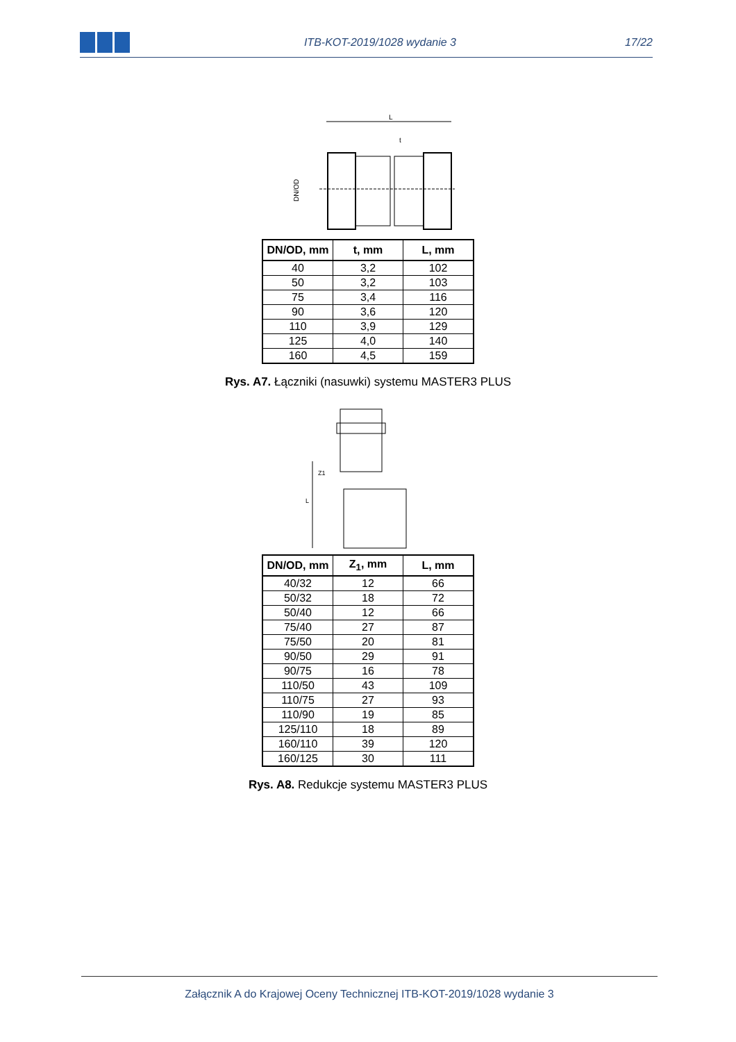ITB-KOT-2019/1028 wydanie 3 17/22
L
t
DN/OD
| DN/OD, mm | t, mm | L, mm |
| --- | --- | --- |
| 40 | 3,2 | 102 |
| 50 | 3,2 | 103 |
| 75 | 3,4 | 116 |
| 90 | 3,6 | 120 |
| 110 | 3,9 | 129 |
| 125 | 4,0 | 140 |
| 160 | 4,5 | 159 |
Rys. A7. Łączniki (nasuwki) systemu MASTER3 PLUS
L
Z1
| DN/OD, mm | Z<sub>1</sub>, mm | L, mm |
| --- | --- | --- |
| 40/32 | 12 | 66 |
| 50/32 | 18 | 72 |
| 50/40 | 12 | 66 |
| 75/40 | 27 | 87 |
| 75/50 | 20 | 81 |
| 90/50 | 29 | 91 |
| 90/75 | 16 | 78 |
| 110/50 | 43 | 109 |
| 110/75 | 27 | 93 |
| 110/90 | 19 | 85 |
| 125/110 | 18 | 89 |
| 160/110 | 39 | 120 |
| 160/125 | 30 | 111 |
Rys. A8. Redukcje systemu MASTER3 PLUS
Załącznik A do Krajowej Oceny Technicznej ITB-KOT-2019/1028 wydanie 3